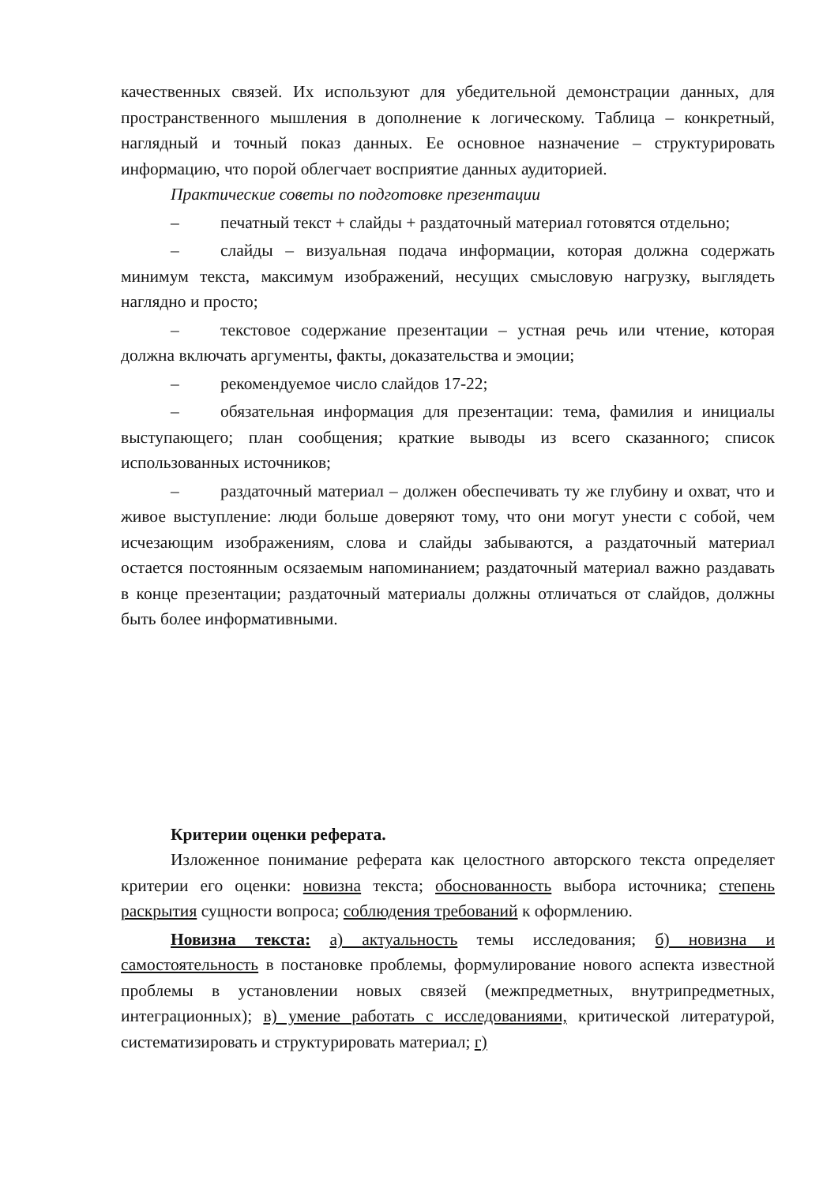качественных связей. Их используют для убедительной демонстрации данных, для пространственного мышления в дополнение к логическому. Таблица – конкретный, наглядный и точный показ данных. Ее основное назначение – структурировать информацию, что порой облегчает восприятие данных аудиторией.
Практические советы по подготовке презентации
– печатный текст + слайды + раздаточный материал готовятся отдельно;
– слайды – визуальная подача информации, которая должна содержать минимум текста, максимум изображений, несущих смысловую нагрузку, выглядеть наглядно и просто;
– текстовое содержание презентации – устная речь или чтение, которая должна включать аргументы, факты, доказательства и эмоции;
– рекомендуемое число слайдов 17-22;
– обязательная информация для презентации: тема, фамилия и инициалы выступающего; план сообщения; краткие выводы из всего сказанного; список использованных источников;
– раздаточный материал – должен обеспечивать ту же глубину и охват, что и живое выступление: люди больше доверяют тому, что они могут унести с собой, чем исчезающим изображениям, слова и слайды забываются, а раздаточный материал остается постоянным осязаемым напоминанием; раздаточный материал важно раздавать в конце презентации; раздаточный материалы должны отличаться от слайдов, должны быть более информативными.
Критерии оценки реферата.
Изложенное понимание реферата как целостного авторского текста определяет критерии его оценки: новизна текста; обоснованность выбора источника; степень раскрытия сущности вопроса; соблюдения требований к оформлению.
Новизна текста: а) актуальность темы исследования; б) новизна и самостоятельность в постановке проблемы, формулирование нового аспекта известной проблемы в установлении новых связей (межпредметных, внутрипредметных, интеграционных); в) умение работать с исследованиями, критической литературой, систематизировать и структурировать материал; г)